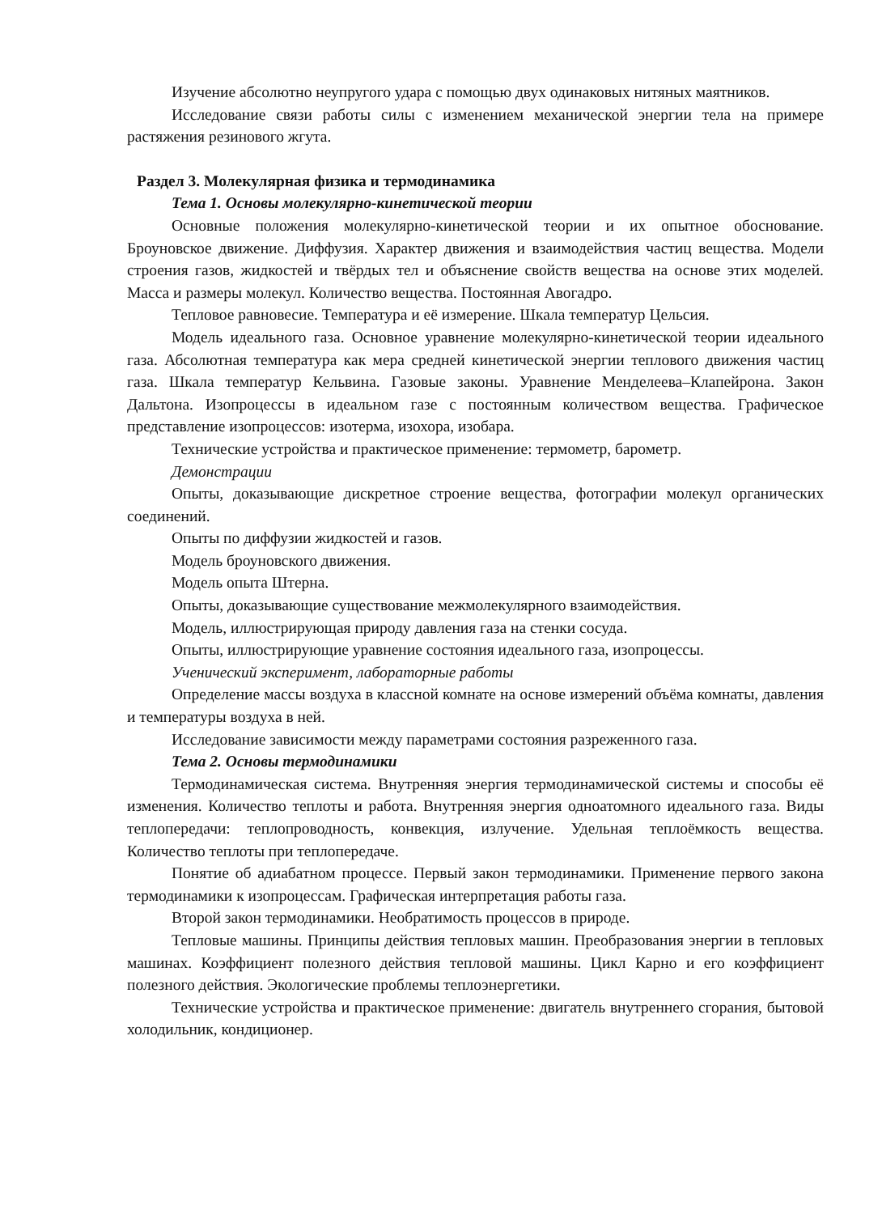Изучение абсолютно неупругого удара с помощью двух одинаковых нитяных маятников.
Исследование связи работы силы с изменением механической энергии тела на примере растяжения резинового жгута.
Раздел 3. Молекулярная физика и термодинамика
Тема 1. Основы молекулярно-кинетической теории
Основные положения молекулярно-кинетической теории и их опытное обоснование. Броуновское движение. Диффузия. Характер движения и взаимодействия частиц вещества. Модели строения газов, жидкостей и твёрдых тел и объяснение свойств вещества на основе этих моделей. Масса и размеры молекул. Количество вещества. Постоянная Авогадро.
Тепловое равновесие. Температура и её измерение. Шкала температур Цельсия.
Модель идеального газа. Основное уравнение молекулярно-кинетической теории идеального газа. Абсолютная температура как мера средней кинетической энергии теплового движения частиц газа. Шкала температур Кельвина. Газовые законы. Уравнение Менделеева–Клапейрона. Закон Дальтона. Изопроцессы в идеальном газе с постоянным количеством вещества. Графическое представление изопроцессов: изотерма, изохора, изобара.
Технические устройства и практическое применение: термометр, барометр.
Демонстрации
Опыты, доказывающие дискретное строение вещества, фотографии молекул органических соединений.
Опыты по диффузии жидкостей и газов.
Модель броуновского движения.
Модель опыта Штерна.
Опыты, доказывающие существование межмолекулярного взаимодействия.
Модель, иллюстрирующая природу давления газа на стенки сосуда.
Опыты, иллюстрирующие уравнение состояния идеального газа, изопроцессы.
Ученический эксперимент, лабораторные работы
Определение массы воздуха в классной комнате на основе измерений объёма комнаты, давления и температуры воздуха в ней.
Исследование зависимости между параметрами состояния разреженного газа.
Тема 2. Основы термодинамики
Термодинамическая система. Внутренняя энергия термодинамической системы и способы её изменения. Количество теплоты и работа. Внутренняя энергия одноатомного идеального газа. Виды теплопередачи: теплопроводность, конвекция, излучение. Удельная теплоёмкость вещества. Количество теплоты при теплопередаче.
Понятие об адиабатном процессе. Первый закон термодинамики. Применение первого закона термодинамики к изопроцессам. Графическая интерпретация работы газа.
Второй закон термодинамики. Необратимость процессов в природе.
Тепловые машины. Принципы действия тепловых машин. Преобразования энергии в тепловых машинах. Коэффициент полезного действия тепловой машины. Цикл Карно и его коэффициент полезного действия. Экологические проблемы теплоэнергетики.
Технические устройства и практическое применение: двигатель внутреннего сгорания, бытовой холодильник, кондиционер.